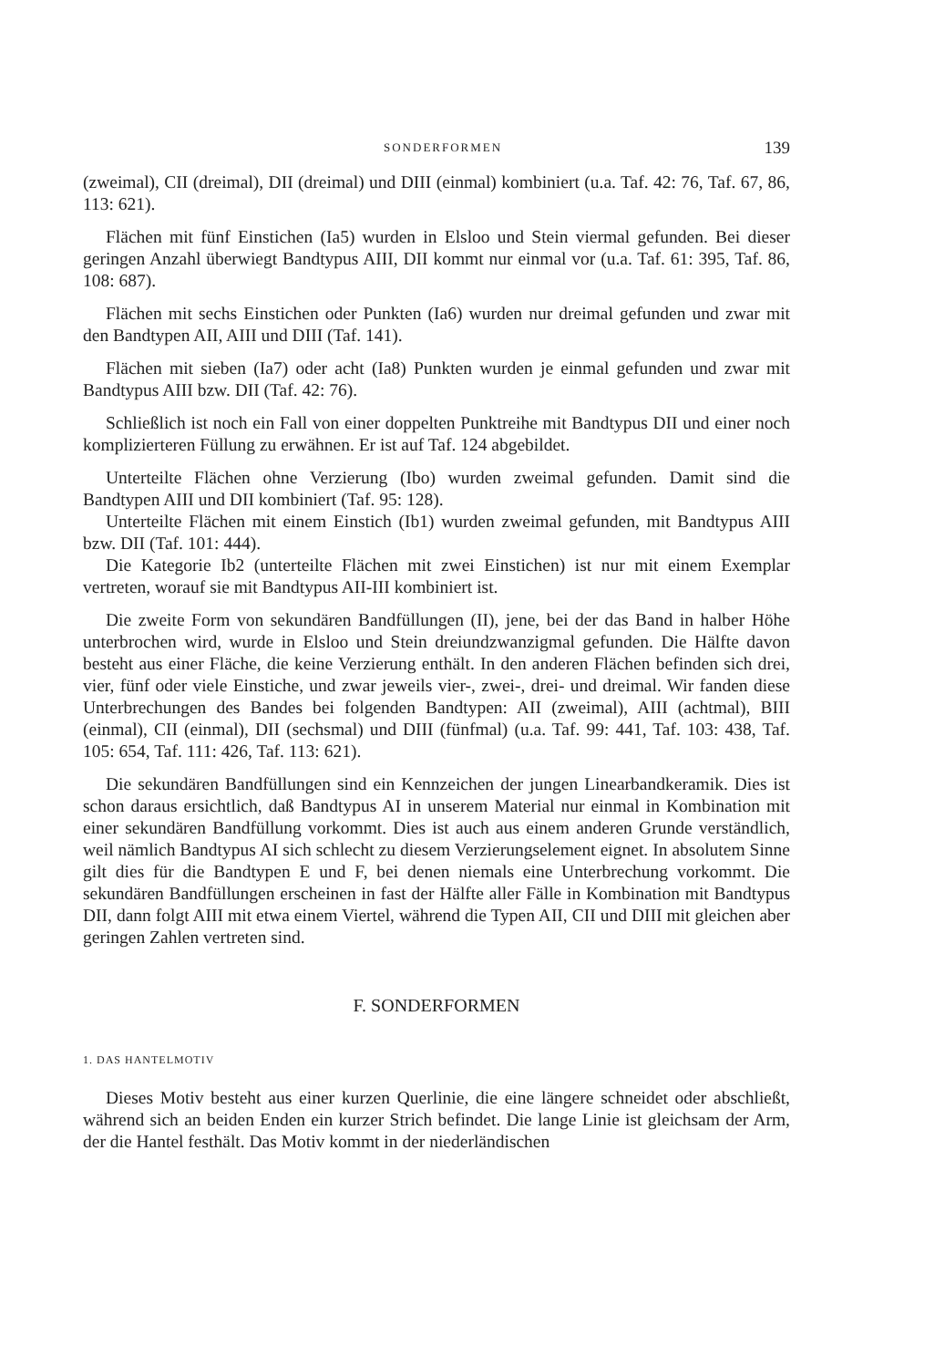SONDERFORMEN 139
(zweimal), CII (dreimal), DII (dreimal) und DIII (einmal) kombiniert (u.a. Taf. 42: 76, Taf. 67, 86, 113: 621).
Flächen mit fünf Einstichen (Ia5) wurden in Elsloo und Stein viermal gefunden. Bei dieser geringen Anzahl überwiegt Bandtypus AIII, DII kommt nur einmal vor (u.a. Taf. 61: 395, Taf. 86, 108: 687).
Flächen mit sechs Einstichen oder Punkten (Ia6) wurden nur dreimal gefunden und zwar mit den Bandtypen AII, AIII und DIII (Taf. 141).
Flächen mit sieben (Ia7) oder acht (Ia8) Punkten wurden je einmal gefunden und zwar mit Bandtypus AIII bzw. DII (Taf. 42: 76).
Schließlich ist noch ein Fall von einer doppelten Punktreihe mit Bandtypus DII und einer noch komplizierteren Füllung zu erwähnen. Er ist auf Taf. 124 abgebildet.
Unterteilte Flächen ohne Verzierung (Ibo) wurden zweimal gefunden. Damit sind die Bandtypen AIII und DII kombiniert (Taf. 95: 128).
Unterteilte Flächen mit einem Einstich (Ib1) wurden zweimal gefunden, mit Bandtypus AIII bzw. DII (Taf. 101: 444).
Die Kategorie Ib2 (unterteilte Flächen mit zwei Einstichen) ist nur mit einem Exemplar vertreten, worauf sie mit Bandtypus AII-III kombiniert ist.
Die zweite Form von sekundären Bandfüllungen (II), jene, bei der das Band in halber Höhe unterbrochen wird, wurde in Elsloo und Stein dreiundzwanzigmal gefunden. Die Hälfte davon besteht aus einer Fläche, die keine Verzierung enthält. In den anderen Flächen befinden sich drei, vier, fünf oder viele Einstiche, und zwar jeweils vier-, zwei-, drei- und dreimal. Wir fanden diese Unterbrechungen des Bandes bei folgenden Bandtypen: AII (zweimal), AIII (achtmal), BIII (einmal), CII (einmal), DII (sechsmal) und DIII (fünfmal) (u.a. Taf. 99: 441, Taf. 103: 438, Taf. 105: 654, Taf. 111: 426, Taf. 113: 621).
Die sekundären Bandfüllungen sind ein Kennzeichen der jungen Linearbandkeramik. Dies ist schon daraus ersichtlich, daß Bandtypus AI in unserem Material nur einmal in Kombination mit einer sekundären Bandfüllung vorkommt. Dies ist auch aus einem anderen Grunde verständlich, weil nämlich Bandtypus AI sich schlecht zu diesem Verzierungselement eignet. In absolutem Sinne gilt dies für die Bandtypen E und F, bei denen niemals eine Unterbrechung vorkommt. Die sekundären Bandfüllungen erscheinen in fast der Hälfte aller Fälle in Kombination mit Bandtypus DII, dann folgt AIII mit etwa einem Viertel, während die Typen AII, CII und DIII mit gleichen aber geringen Zahlen vertreten sind.
F. SONDERFORMEN
1. DAS HANTELMOTIV
Dieses Motiv besteht aus einer kurzen Querlinie, die eine längere schneidet oder abschließt, während sich an beiden Enden ein kurzer Strich befindet. Die lange Linie ist gleichsam der Arm, der die Hantel festhält. Das Motiv kommt in der niederländischen